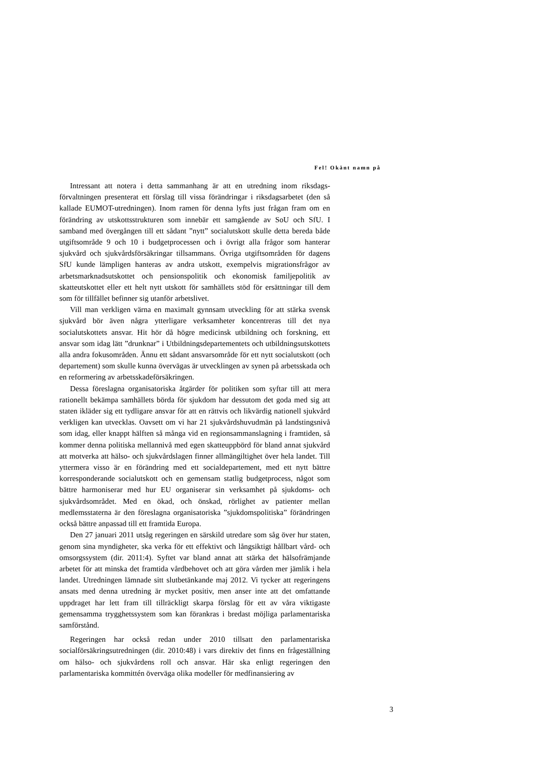Fel! Okänt namn på
Intressant att notera i detta sammanhang är att en utredning inom riksdags­förvaltningen presenterat ett förslag till vissa förändringar i riksdagsarbetet (den så kallade EUMOT-utredningen). Inom ramen för denna lyfts just frågan fram om en förändring av utskottsstrukturen som innebär ett samgående av SoU och SfU. I samband med övergången till ett sådant ”nytt” socialutskott skulle detta bereda både utgiftsområde 9 och 10 i budgetprocessen och i övrigt alla frågor som hanterar sjukvård och sjukvårdsförsäkringar tillsammans. Övriga utgiftsområden för dagens SfU kunde lämpligen hanteras av andra utskott, exempelvis migrationsfrågor av arbetsmarknadsutskottet och pensionspolitik och ekonomisk familjepolitik av skatteutskottet eller ett helt nytt utskott för samhällets stöd för ersättningar till dem som för tillfället befinner sig utanför arbetslivet.
Vill man verkligen värna en maximalt gynnsam utveckling för att stärka svensk sjukvård bör även några ytterligare verksamheter koncentreras till det nya socialutskottets ansvar. Hit hör då högre medicinsk utbildning och forskning, ett ansvar som idag lätt ”drunknar” i Utbildningsdepartementets och utbildningsutskottets alla andra fokusområden. Ännu ett sådant ansvarsområde för ett nytt socialutskott (och departement) som skulle kunna övervägas är utvecklingen av synen på arbetsskada och en reformering av arbetsskadeförsäkringen.
Dessa föreslagna organisatoriska åtgärder för politiken som syftar till att mera rationellt bekämpa samhällets börda för sjukdom har dessutom det goda med sig att staten ikläder sig ett tydligare ansvar för att en rättvis och likvärdig nationell sjukvård verkligen kan utvecklas. Oavsett om vi har 21 sjukvårdshuvudmän på landstingsnivå som idag, eller knappt hälften så många vid en regionsammanslagning i framtiden, så kommer denna politiska mellannivå med egen skatteuppbörd för bland annat sjukvård att motverka att hälso- och sjukvårdslagen finner allmängiltighet över hela landet. Till yttermera visso är en förändring med ett socialdepartement, med ett nytt bättre korresponderande socialutskott och en gemensam statlig budgetprocess, något som bättre harmoniserar med hur EU organiserar sin verksamhet på sjukdoms- och sjukvårdsområdet. Med en ökad, och önskad, rörlighet av patienter mellan medlemsstaterna är den föreslagna organisatoriska ”sjukdomspolitiska” förändringen också bättre anpassad till ett framtida Europa.
Den 27 januari 2011 utsåg regeringen en särskild utredare som såg över hur staten, genom sina myndigheter, ska verka för ett effektivt och långsiktigt hållbart vård- och omsorgssystem (dir. 2011:4). Syftet var bland annat att stärka det hälsofrämjande arbetet för att minska det framtida vårdbehovet och att göra vården mer jämlik i hela landet. Utredningen lämnade sitt slutbetänkande maj 2012. Vi tycker att regeringens ansats med denna utredning är mycket positiv, men anser inte att det omfattande uppdraget har lett fram till tillräckligt skarpa förslag för ett av våra viktigaste gemensamma trygghetssystem som kan förankras i bredast möjliga parlamentariska samförstånd.
Regeringen har också redan under 2010 tillsatt den parlamentariska socialförsäkringsutredningen (dir. 2010:48) i vars direktiv det finns en frågeställning om hälso- och sjukvårdens roll och ansvar. Här ska enligt regeringen den parlamentariska kommittén överväga olika modeller för medfinansiering av
3